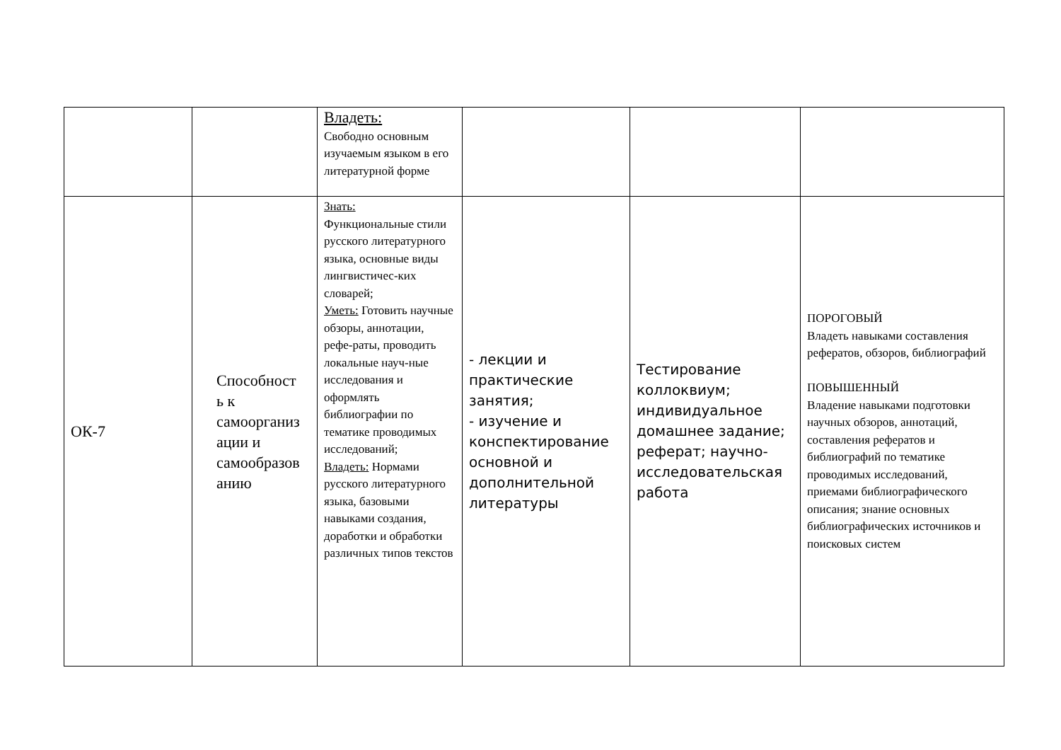| | | Владеть: Свободно основным изучаемым языком в его литературной форме | | | |
| ОК-7 | Способност ь к самоорганиз ации и самообразов анию | Знать: Функциональные стили русского литературного языка, основные виды лингвистичес-ких словарей; Уметь: Готовить научные обзоры, аннотации, рефе-раты, проводить локальные науч-ные исследования и оформлять библиографии по тематике проводимых исследований; Владеть: Нормами русского литературного языка, базовыми навыками создания, доработки и обработки различных типов текстов | - лекции и практические занятия; - изучение и конспектирование основной и дополнительной литературы | Тестирование коллоквиум; индивидуальное домашнее задание; реферат; научно-исследовательская работа | ПОРОГОВЫЙ Владеть навыками составления рефератов, обзоров, библиографий ПОВЫШЕННЫЙ Владение навыками подготовки научных обзоров, аннотаций, составления рефератов и библиографий по тематике проводимых исследований, приемами библиографического описания; знание основных библиографических источников и поисковых систем |